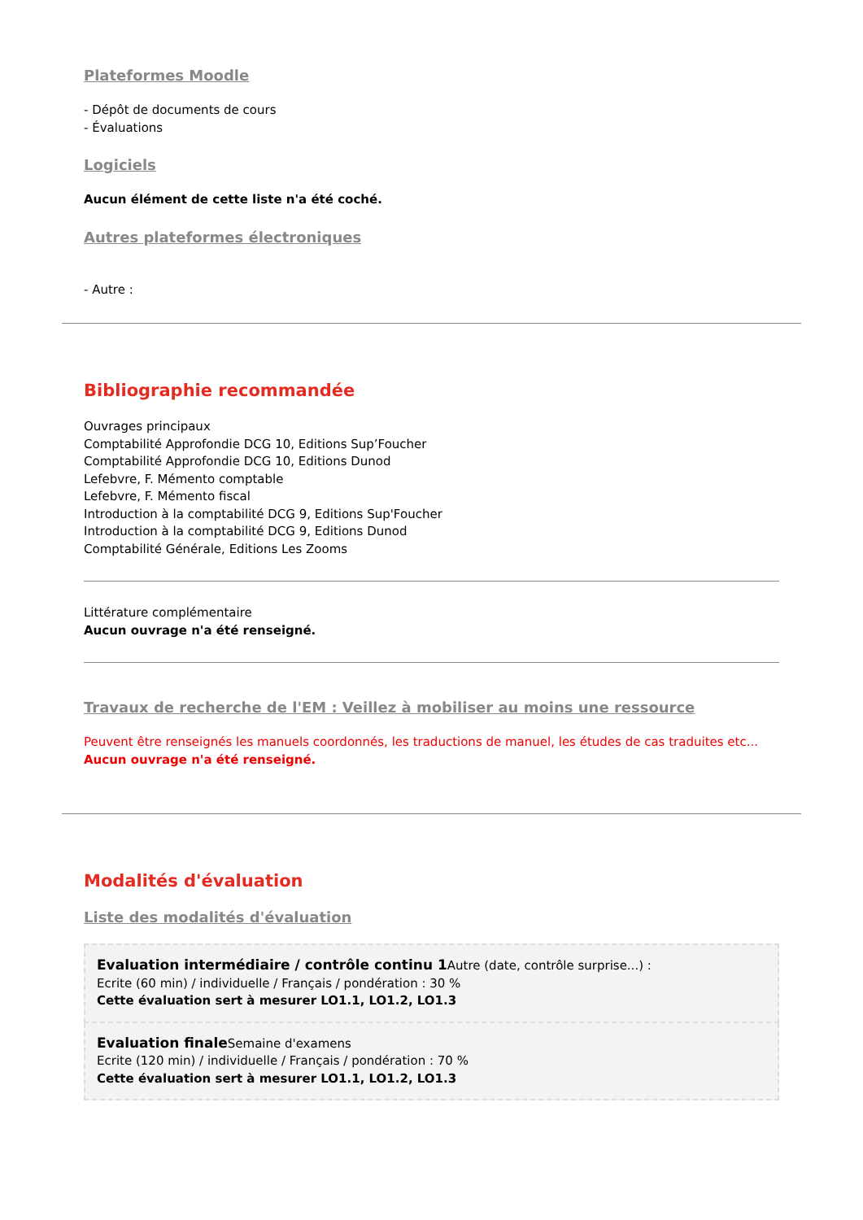Plateformes Moodle
- Dépôt de documents de cours
- Évaluations
Logiciels
Aucun élément de cette liste n'a été coché.
Autres plateformes électroniques
- Autre :
Bibliographie recommandée
Ouvrages principaux
Comptabilité Approfondie DCG 10, Editions Sup’Foucher
Comptabilité Approfondie DCG 10, Editions Dunod
Lefebvre, F. Mémento comptable
Lefebvre, F. Mémento fiscal
Introduction à la comptabilité DCG 9, Editions Sup'Foucher
Introduction à la comptabilité DCG 9, Editions Dunod
Comptabilité Générale, Editions Les Zooms
Littérature complémentaire
Aucun ouvrage n'a été renseigné.
Travaux de recherche de l'EM : Veillez à mobiliser au moins une ressource
Peuvent être renseignés les manuels coordonnés, les traductions de manuel, les études de cas traduites etc...
Aucun ouvrage n'a été renseigné.
Modalités d'évaluation
Liste des modalités d'évaluation
Evaluation intermédiaire / contrôle continu 1 Autre (date, contrôle surprise...) :
Ecrite (60 min) / individuelle / Français / pondération : 30 %
Cette évaluation sert à mesurer LO1.1, LO1.2, LO1.3
Evaluation finale Semaine d'examens
Ecrite (120 min) / individuelle / Français / pondération : 70 %
Cette évaluation sert à mesurer LO1.1, LO1.2, LO1.3